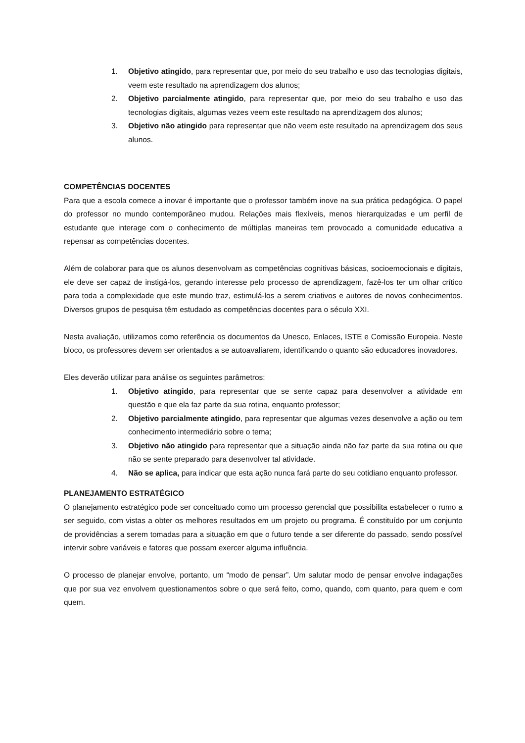1. Objetivo atingido, para representar que, por meio do seu trabalho e uso das tecnologias digitais, veem este resultado na aprendizagem dos alunos;
2. Objetivo parcialmente atingido, para representar que, por meio do seu trabalho e uso das tecnologias digitais, algumas vezes veem este resultado na aprendizagem dos alunos;
3. Objetivo não atingido para representar que não veem este resultado na aprendizagem dos seus alunos.
COMPETÊNCIAS DOCENTES
Para que a escola comece a inovar é importante que o professor também inove na sua prática pedagógica. O papel do professor no mundo contemporâneo mudou. Relações mais flexíveis, menos hierarquizadas e um perfil de estudante que interage com o conhecimento de múltiplas maneiras tem provocado a comunidade educativa a repensar as competências docentes.
Além de colaborar para que os alunos desenvolvam as competências cognitivas básicas, socioemocionais e digitais, ele deve ser capaz de instigá-los, gerando interesse pelo processo de aprendizagem, fazê-los ter um olhar crítico para toda a complexidade que este mundo traz, estimulá-los a serem criativos e autores de novos conhecimentos. Diversos grupos de pesquisa têm estudado as competências docentes para o século XXI.
Nesta avaliação, utilizamos como referência os documentos da Unesco, Enlaces, ISTE e Comissão Europeia. Neste bloco, os professores devem ser orientados a se autoavaliarem, identificando o quanto são educadores inovadores.
Eles deverão utilizar para análise os seguintes parâmetros:
1. Objetivo atingido, para representar que se sente capaz para desenvolver a atividade em questão e que ela faz parte da sua rotina, enquanto professor;
2. Objetivo parcialmente atingido, para representar que algumas vezes desenvolve a ação ou tem conhecimento intermediário sobre o tema;
3. Objetivo não atingido para representar que a situação ainda não faz parte da sua rotina ou que não se sente preparado para desenvolver tal atividade.
4. Não se aplica, para indicar que esta ação nunca fará parte do seu cotidiano enquanto professor.
PLANEJAMENTO ESTRATÉGICO
O planejamento estratégico pode ser conceituado como um processo gerencial que possibilita estabelecer o rumo a ser seguido, com vistas a obter os melhores resultados em um projeto ou programa. É constituído por um conjunto de providências a serem tomadas para a situação em que o futuro tende a ser diferente do passado, sendo possível intervir sobre variáveis e fatores que possam exercer alguma influência.
O processo de planejar envolve, portanto, um “modo de pensar”. Um salutar modo de pensar envolve indagações que por sua vez envolvem questionamentos sobre o que será feito, como, quando, com quanto, para quem e com quem.